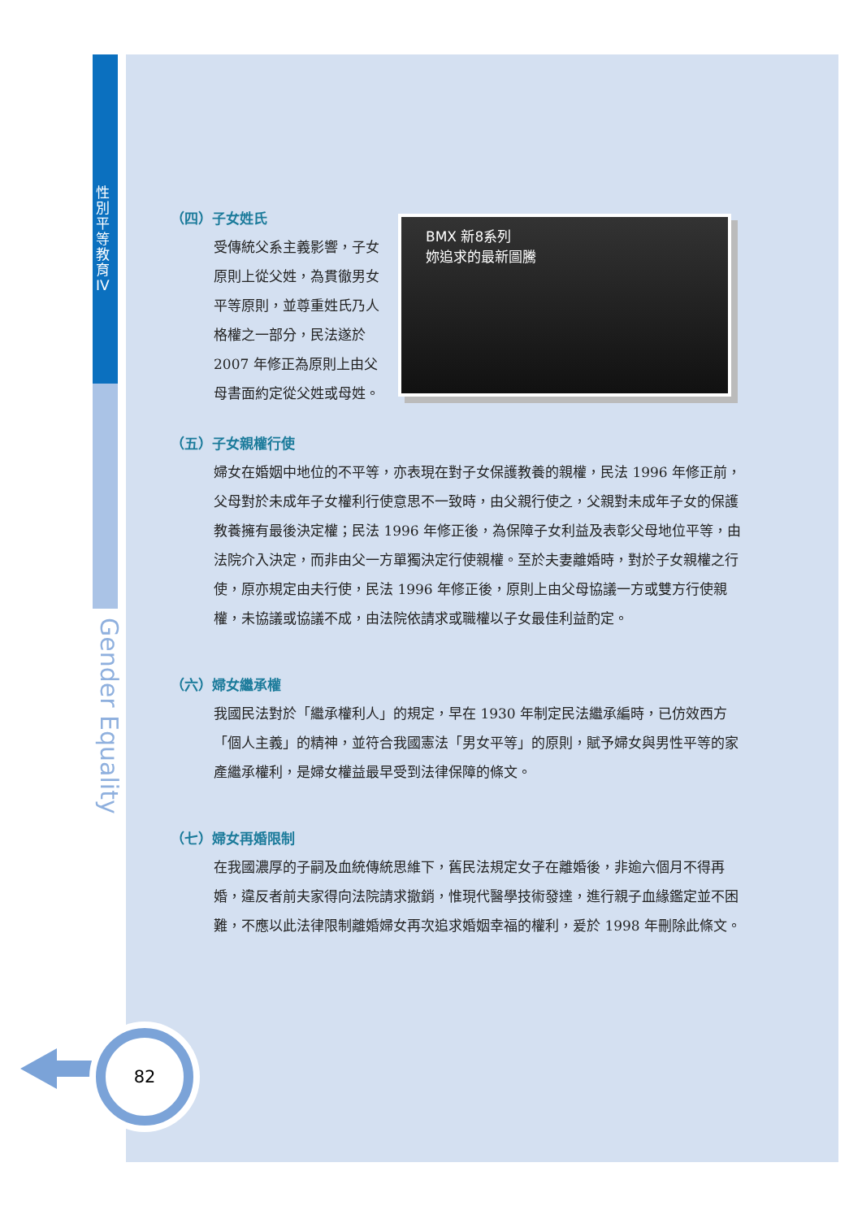性別平等教育 IV
Gender Equality
82
（四）子女姓氏
受傳統父系主義影響，子女原則上從父姓，為貫徹男女平等原則，並尊重姓氏乃人格權之一部分，民法遂於 2007 年修正為原則上由父母書面約定從父姓或母姓。
BMX 新8系列
妳追求的最新圖騰
（五）子女親權行使
婦女在婚姻中地位的不平等，亦表現在對子女保護教養的親權，民法 1996 年修正前，父母對於未成年子女權利行使意思不一致時，由父親行使之，父親對未成年子女的保護教養擁有最後決定權；民法 1996 年修正後，為保障子女利益及表彰父母地位平等，由法院介入決定，而非由父一方單獨決定行使親權。至於夫妻離婚時，對於子女親權之行使，原亦規定由夫行使，民法 1996 年修正後，原則上由父母協議一方或雙方行使親權，未協議或協議不成，由法院依請求或職權以子女最佳利益酌定。
（六）婦女繼承權
我國民法對於「繼承權利人」的規定，早在 1930 年制定民法繼承編時，已仿效西方「個人主義」的精神，並符合我國憲法「男女平等」的原則，賦予婦女與男性平等的家產繼承權利，是婦女權益最早受到法律保障的條文。
（七）婦女再婚限制
在我國濃厚的子嗣及血統傳統思維下，舊民法規定女子在離婚後，非逾六個月不得再婚，違反者前夫家得向法院請求撤銷，惟現代醫學技術發達，進行親子血緣鑑定並不困難，不應以此法律限制離婚婦女再次追求婚姻幸福的權利，爰於 1998 年刪除此條文。